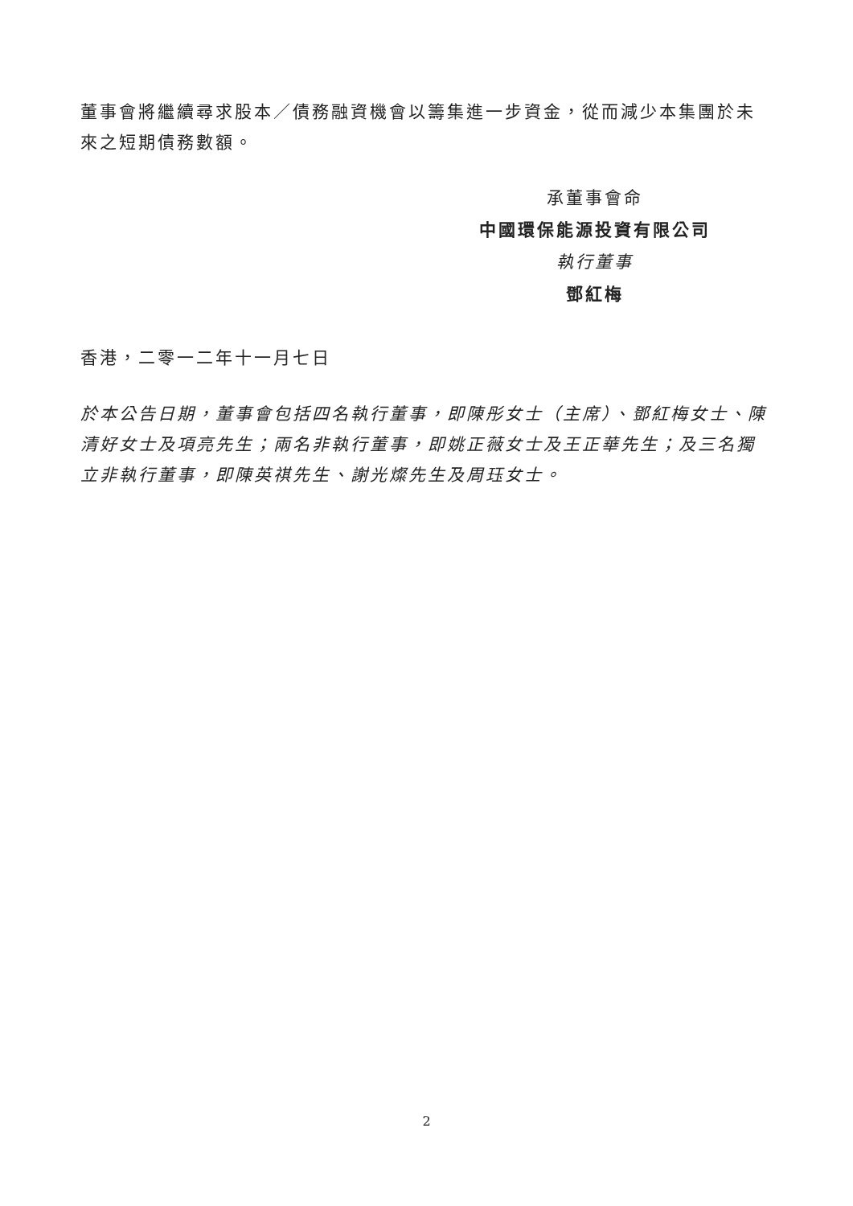董事會將繼續尋求股本／債務融資機會以籌集進一步資金，從而減少本集團於未來之短期債務數額。
承董事會命
中國環保能源投資有限公司
執行董事
鄧紅梅
香港，二零一二年十一月七日
於本公告日期，董事會包括四名執行董事，即陳彤女士（主席）、鄧紅梅女士、陳清好女士及項亮先生；兩名非執行董事，即姚正薇女士及王正華先生；及三名獨立非執行董事，即陳英祺先生、謝光燦先生及周珏女士。
2